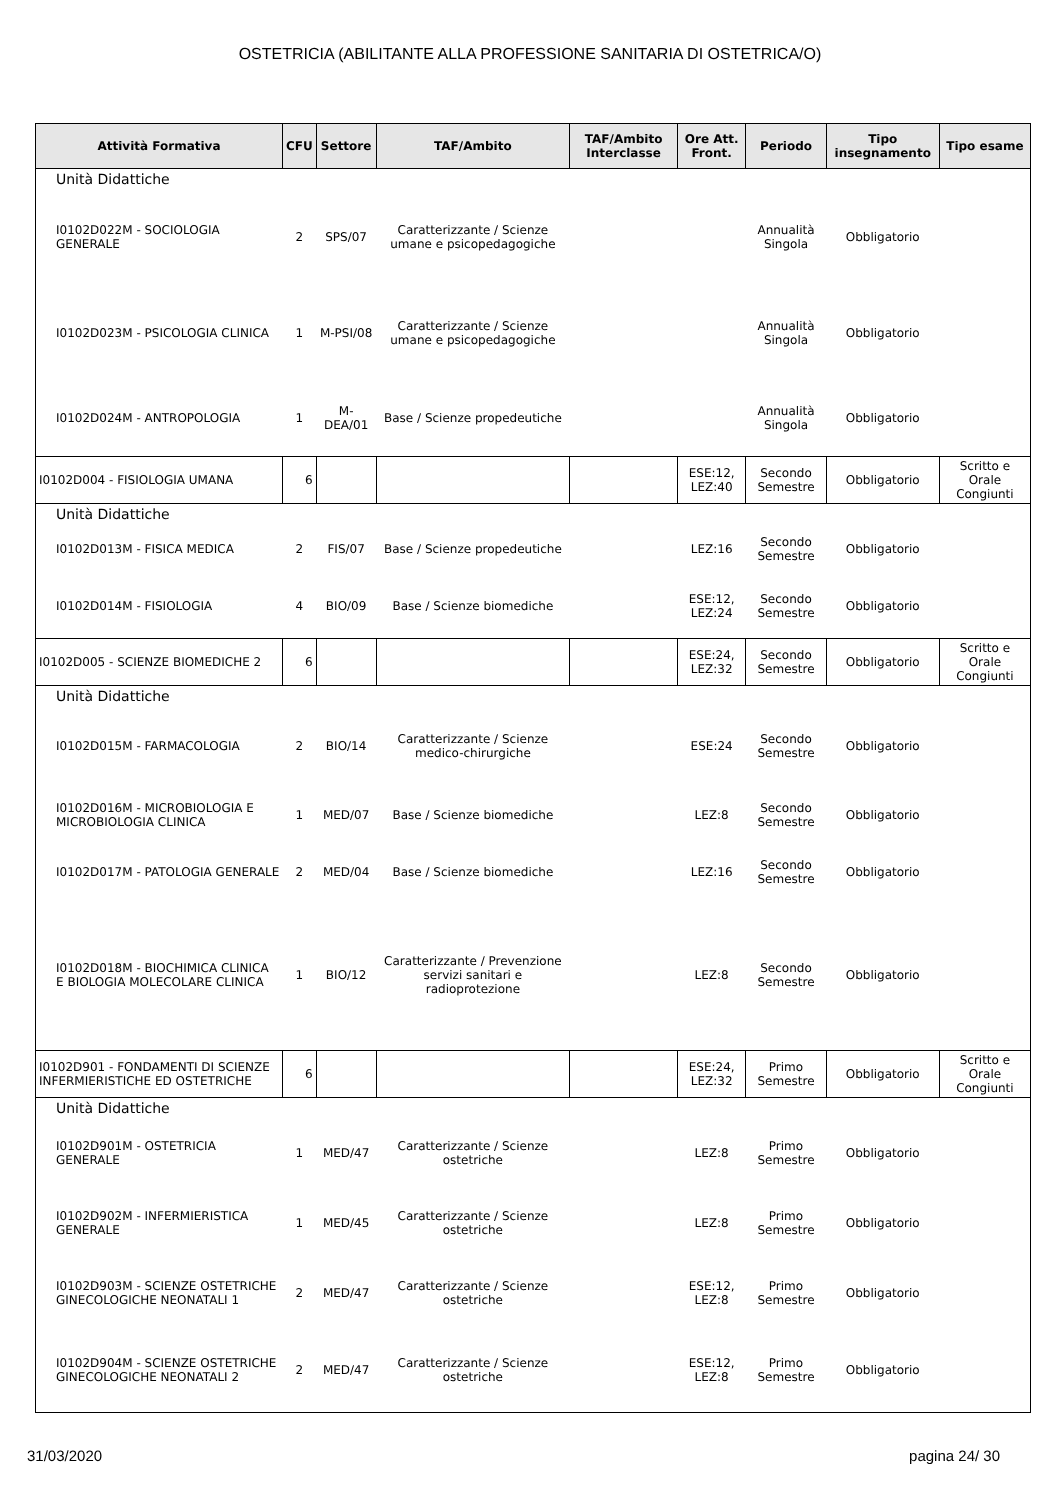OSTETRICIA (ABILITANTE ALLA PROFESSIONE SANITARIA DI OSTETRICA/O)
| Attività Formativa | CFU | Settore | TAF/Ambito | TAF/Ambito Interclasse | Ore Att. Front. | Periodo | Tipo insegnamento | Tipo esame |
| --- | --- | --- | --- | --- | --- | --- | --- | --- |
| Unità Didattiche | | | | | | | | |
| I0102D022M - SOCIOLOGIA GENERALE | 2 | SPS/07 | Caratterizzante / Scienze umane e psicopedagogiche | | | Annualità Singola | Obbligatorio | |
| I0102D023M - PSICOLOGIA CLINICA | 1 | M-PSI/08 | Caratterizzante / Scienze umane e psicopedagogiche | | | Annualità Singola | Obbligatorio | |
| I0102D024M - ANTROPOLOGIA | 1 | M-DEA/01 | Base / Scienze propedeutiche | | | Annualità Singola | Obbligatorio | |
| I0102D004 - FISIOLOGIA UMANA | 6 | | | | ESE:12, LEZ:40 | Secondo Semestre | Obbligatorio | Scritto e Orale Congiunti |
| Unità Didattiche | | | | | | | | |
| I0102D013M - FISICA MEDICA | 2 | FIS/07 | Base / Scienze propedeutiche | | LEZ:16 | Secondo Semestre | Obbligatorio | |
| I0102D014M - FISIOLOGIA | 4 | BIO/09 | Base / Scienze biomediche | | ESE:12, LEZ:24 | Secondo Semestre | Obbligatorio | |
| I0102D005 - SCIENZE BIOMEDICHE 2 | 6 | | | | ESE:24, LEZ:32 | Secondo Semestre | Obbligatorio | Scritto e Orale Congiunti |
| Unità Didattiche | | | | | | | | |
| I0102D015M - FARMACOLOGIA | 2 | BIO/14 | Caratterizzante / Scienze medico-chirurgiche | | ESE:24 | Secondo Semestre | Obbligatorio | |
| I0102D016M - MICROBIOLOGIA E MICROBIOLOGIA CLINICA | 1 | MED/07 | Base / Scienze biomediche | | LEZ:8 | Secondo Semestre | Obbligatorio | |
| I0102D017M - PATOLOGIA GENERALE | 2 | MED/04 | Base / Scienze biomediche | | LEZ:16 | Secondo Semestre | Obbligatorio | |
| I0102D018M - BIOCHIMICA CLINICA E BIOLOGIA MOLECOLARE CLINICA | 1 | BIO/12 | Caratterizzante / Prevenzione servizi sanitari e radioprotezione | | LEZ:8 | Secondo Semestre | Obbligatorio | |
| I0102D901 - FONDAMENTI DI SCIENZE INFERMIERISTICHE ED OSTETRICHE | 6 | | | | ESE:24, LEZ:32 | Primo Semestre | Obbligatorio | Scritto e Orale Congiunti |
| Unità Didattiche | | | | | | | | |
| I0102D901M - OSTETRICIA GENERALE | 1 | MED/47 | Caratterizzante / Scienze ostetriche | | LEZ:8 | Primo Semestre | Obbligatorio | |
| I0102D902M - INFERMIERISTICA GENERALE | 1 | MED/45 | Caratterizzante / Scienze ostetriche | | LEZ:8 | Primo Semestre | Obbligatorio | |
| I0102D903M - SCIENZE OSTETRICHE GINECOLOGICHE NEONATALI 1 | 2 | MED/47 | Caratterizzante / Scienze ostetriche | | ESE:12, LEZ:8 | Primo Semestre | Obbligatorio | |
| I0102D904M - SCIENZE OSTETRICHE GINECOLOGICHE NEONATALI 2 | 2 | MED/47 | Caratterizzante / Scienze ostetriche | | ESE:12, LEZ:8 | Primo Semestre | Obbligatorio | |
31/03/2020 pagina 24/ 30